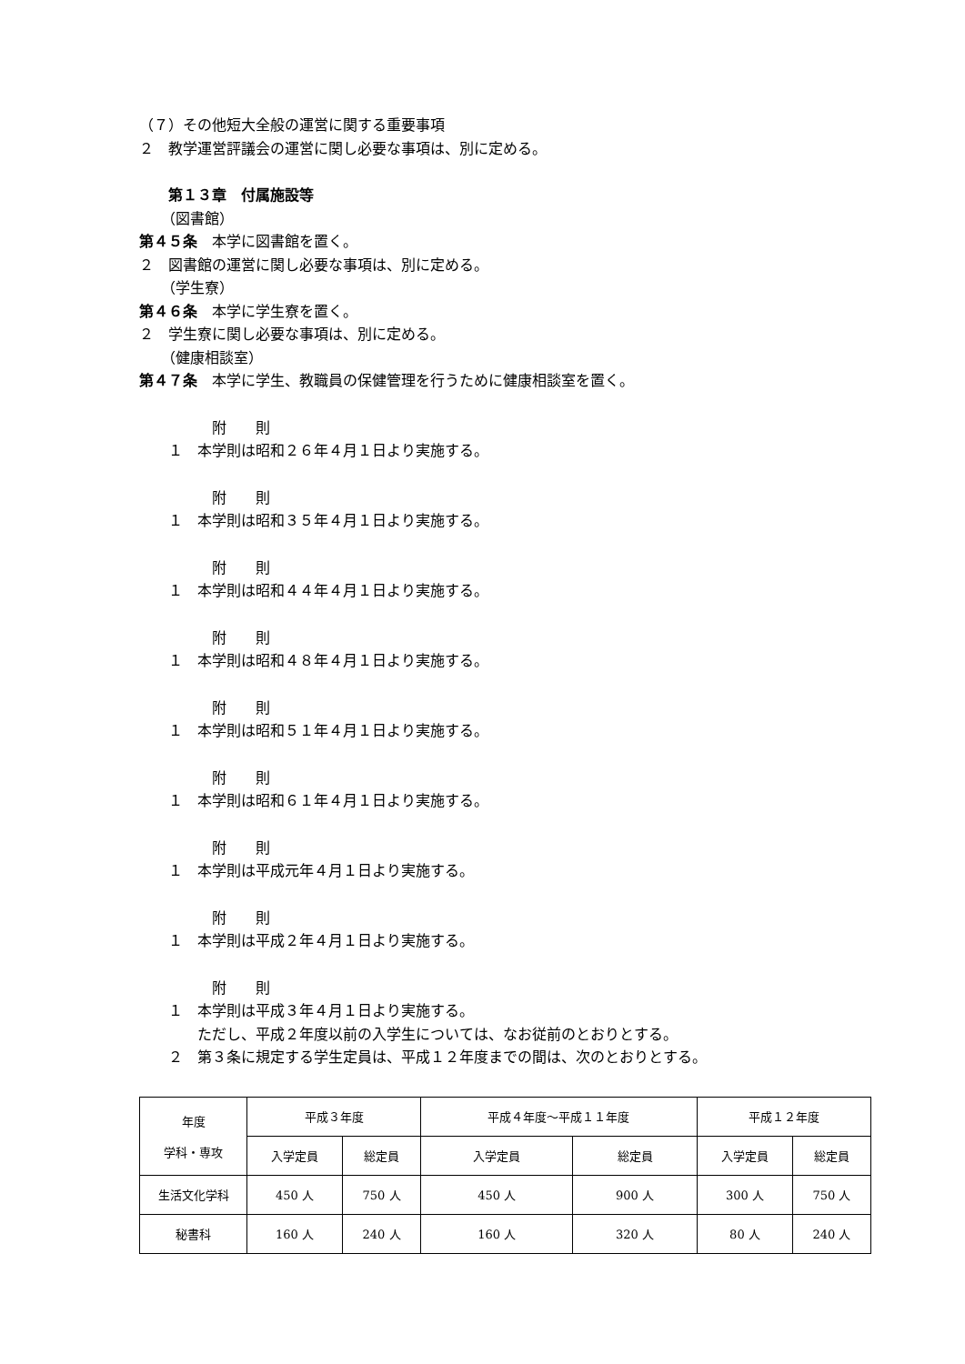（７）その他短大全般の運営に関する重要事項
２　教学運営評議会の運営に関し必要な事項は、別に定める。
　　第１３章　付属施設等
　　（図書館）
第４５条　本学に図書館を置く。
２　図書館の運営に関し必要な事項は、別に定める。
　　（学生寮）
第４６条　本学に学生寮を置く。
２　学生寮に関し必要な事項は、別に定める。
　　（健康相談室）
第４７条　本学に学生、教職員の保健管理を行うために健康相談室を置く。
　　　　　附　　則
　　１　本学則は昭和２６年４月１日より実施する。
　　　　　附　　則
　　１　本学則は昭和３５年４月１日より実施する。
　　　　　附　　則
　　１　本学則は昭和４４年４月１日より実施する。
　　　　　附　　則
　　１　本学則は昭和４８年４月１日より実施する。
　　　　　附　　則
　　１　本学則は昭和５１年４月１日より実施する。
　　　　　附　　則
　　１　本学則は昭和６１年４月１日より実施する。
　　　　　附　　則
　　１　本学則は平成元年４月１日より実施する。
　　　　　附　　則
　　１　本学則は平成２年４月１日より実施する。
　　　　　附　　則
　　１　本学則は平成３年４月１日より実施する。
　　　　ただし、平成２年度以前の入学生については、なお従前のとおりとする。
　　２　第３条に規定する学生定員は、平成１２年度までの間は、次のとおりとする。
| 年度 学科・専攻 | 平成３年度 | | 平成４年度～平成１１年度 | | 平成１２年度 | |
| | 入学定員 | 総定員 | 入学定員 | 総定員 | 入学定員 | 総定員 |
| 生活文化学科 | 450 人 | 750 人 | 450 人 | 900 人 | 300 人 | 750 人 |
| 秘書科 | 160 人 | 240 人 | 160 人 | 320 人 | 80 人 | 240 人 |